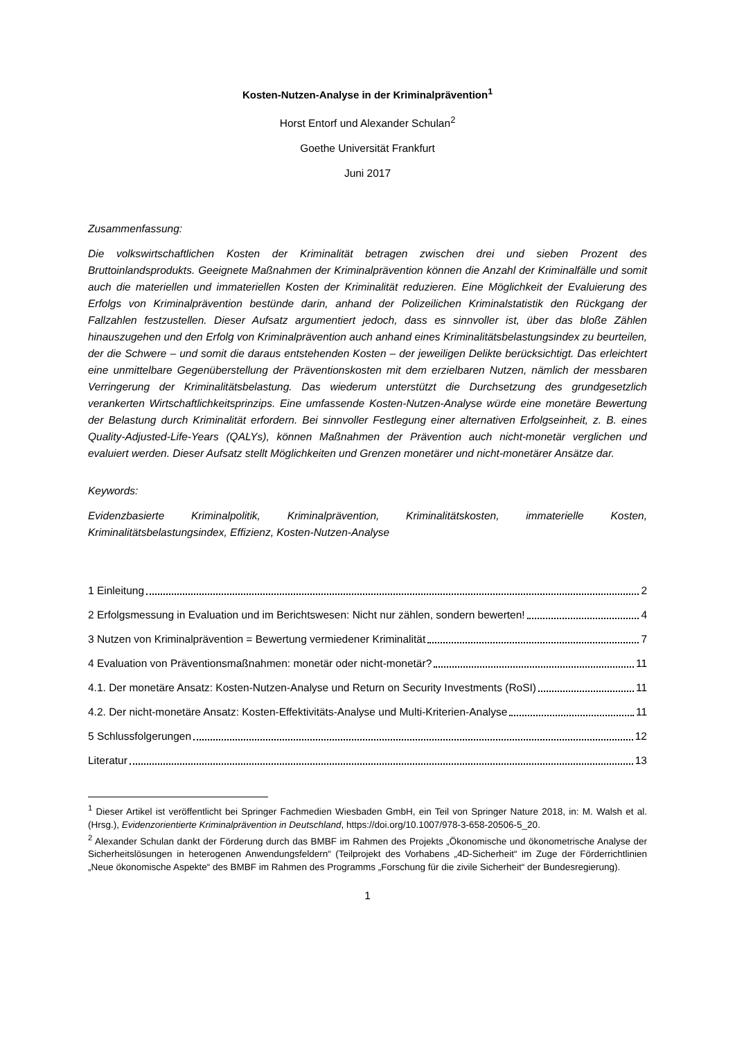Kosten-Nutzen-Analyse in der Kriminalprävention<sup>1</sup>
Horst Entorf und Alexander Schulan<sup>2</sup>
Goethe Universität Frankfurt
Juni 2017
Zusammenfassung:
Die volkswirtschaftlichen Kosten der Kriminalität betragen zwischen drei und sieben Prozent des Bruttoinlandsprodukts. Geeignete Maßnahmen der Kriminalprävention können die Anzahl der Kriminalfälle und somit auch die materiellen und immateriellen Kosten der Kriminalität reduzieren. Eine Möglichkeit der Evaluierung des Erfolgs von Kriminalprävention bestünde darin, anhand der Polizeilichen Kriminalstatistik den Rückgang der Fallzahlen festzustellen. Dieser Aufsatz argumentiert jedoch, dass es sinnvoller ist, über das bloße Zählen hinauszugehen und den Erfolg von Kriminalprävention auch anhand eines Kriminalitätsbelastungsindex zu beurteilen, der die Schwere – und somit die daraus entstehenden Kosten – der jeweiligen Delikte berücksichtigt. Das erleichtert eine unmittelbare Gegenüberstellung der Präventionskosten mit dem erzielbaren Nutzen, nämlich der messbaren Verringerung der Kriminalitätsbelastung. Das wiederum unterstützt die Durchsetzung des grundgesetzlich verankerten Wirtschaftlichkeitsprinzips. Eine umfassende Kosten-Nutzen-Analyse würde eine monetäre Bewertung der Belastung durch Kriminalität erfordern. Bei sinnvoller Festlegung einer alternativen Erfolgseinheit, z. B. eines Quality-Adjusted-Life-Years (QALYs), können Maßnahmen der Prävention auch nicht-monetär verglichen und evaluiert werden. Dieser Aufsatz stellt Möglichkeiten und Grenzen monetärer und nicht-monetärer Ansätze dar.
Keywords:
Evidenzbasierte Kriminalpolitik, Kriminalprävention, Kriminalitätskosten, immaterielle Kosten, Kriminalitätsbelastungsindex, Effizienz, Kosten-Nutzen-Analyse
1 Einleitung 2
2 Erfolgsmessung in Evaluation und im Berichtswesen: Nicht nur zählen, sondern bewerten! 4
3 Nutzen von Kriminalprävention = Bewertung vermiedener Kriminalität 7
4 Evaluation von Präventionsmaßnahmen: monetär oder nicht-monetär? 11
4.1. Der monetäre Ansatz: Kosten-Nutzen-Analyse und Return on Security Investments (RoSI) 11
4.2. Der nicht-monetäre Ansatz: Kosten-Effektivitäts-Analyse und Multi-Kriterien-Analyse 11
5 Schlussfolgerungen 12
Literatur 13
<sup>1</sup> Dieser Artikel ist veröffentlicht bei Springer Fachmedien Wiesbaden GmbH, ein Teil von Springer Nature 2018, in: M. Walsh et al. (Hrsg.), Evidenzorientierte Kriminalprävention in Deutschland, https://doi.org/10.1007/978-3-658-20506-5_20.
<sup>2</sup> Alexander Schulan dankt der Förderung durch das BMBF im Rahmen des Projekts „Ökonomische und ökonometrische Analyse der Sicherheitslösungen in heterogenen Anwendungsfeldern“ (Teilprojekt des Vorhabens „4D-Sicherheit“ im Zuge der Förderrichtlinien „Neue ökonomische Aspekte“ des BMBF im Rahmen des Programms „Forschung für die zivile Sicherheit“ der Bundesregierung).
1